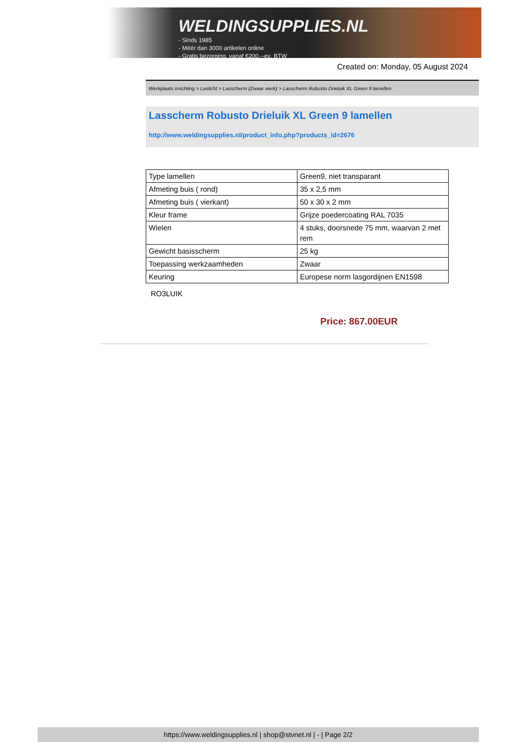WELDINGSUPPLIES.NL
- Sinds 1985
- Méér dan 3000 artikelen online
- Gratis bezorging, vanaf €200,--ex. BTW
Created on: Monday, 05 August 2024
Werkplaats inrichting > Laslicht > Lasscherm (Zwaar werk) > Lasscherm Robusto Drieluik XL Green 9 lamellen
Lasscherm Robusto Drieluik XL Green 9 lamellen
http://www.weldingsupplies.nl/product_info.php?products_id=2676
| Type lamellen | Green9, niet transparant |
| Afmeting buis ( rond) | 35 x 2,5 mm |
| Afmeting buis ( vierkant) | 50 x 30 x 2 mm |
| Kleur frame | Grijze poedercoating RAL 7035 |
| Wielen | 4 stuks, doorsnede 75 mm, waarvan 2 met rem |
| Gewicht basisscherm | 25 kg |
| Toepassing werkzaamheden | Zwaar |
| Keuring | Europese norm lasgordijnen EN1598 |
RO3LUIK
Price: 867.00EUR
https://www.weldingsupplies.nl | shop@stvnet.nl | - | Page 2/2